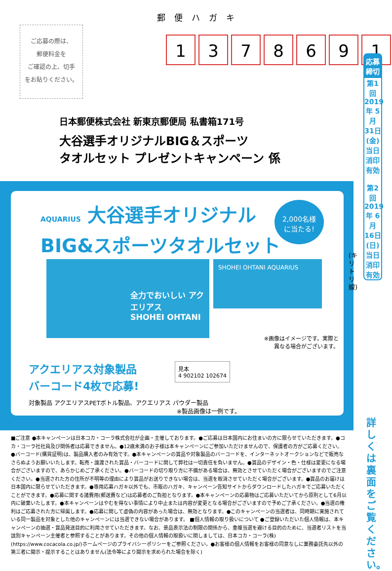郵便ハガキ
ご応募の際は、
郵便料金を
ご確認の上、切手
をお貼りください。
1378691
日本郵便株式会社 新東京郵便局 私書箱171号
大谷選手オリジナルBIG＆スポーツ
タオルセット プレゼントキャンペーン 係
AQUARIUS 大谷選手オリジナル
BIG&スポーツタオルセット
2,000名様
に当たる!
全力でおいしい アクエリアス
SHOHEI OHTANI
SHOHEI OHTANI AQUARIUS
※画像はイメージです。実際と
異なる場合がございます。
アクエリアス対象製品
バーコード4枚で応募!
見本
4 902102 102674
対象製品 アクエリアスPETボトル製品、アクエリアス パウダー製品
※製品画像は一例です。
■ご注意 ●本キャンペーンは日本コカ・コーラ株式会社が企画・主催しております。●ご応募は日本国内にお住まいの方に限らせていただきます。●コカ・コーラ社社員及び関係者は応募できません。●12歳未満のお子様は本キャンペーンにご参加いただけませんので、保護者の方がご応募ください。●バーコード(購買証明)は、製品購入者のみ有効です。●本キャンペーンの賞品や対象製品のバーコードを、インターネットオークションなどで販売なさらぬようお願いいたします。転売・譲渡された賞品・バーコードに関して弊社は一切責任を負いません。●賞品のデザイン・色・仕様は変更になる場合がございますので、あらかじめご了承ください。●バーコードの切り取り方に不備がある場合は、無効とさせていただく場合がございますのでご注意ください。●当選された方の住所が不明等の理由により賞品がお送りできない場合は、当選を取消させていただく場合がございます。●賞品のお届けは日本国内に限らせていただきます。●専用応募ハガキ以外でも、市販のハガキ、キャンペーン告知サイトからダウンロードしたハガキでご応募いただくことができます。●応募に関する諸費用(郵送費など)は応募者のご負担となります。●本キャンペーンの応募物はご応募いただいてから原則として6月以内に破棄いたします。●本キャンペーンはやむを得ない事情により中止または内容が変更となる場合がございますので予めご了承ください。●当選の権利はご応募された方に帰属します。●応募に関して虚偽の内容があった場合は、無効となります。●このキャンペーンの当選者は、同時期に実施されている同一製品を対象とした他のキャンペーンには当選できない場合があります。 ■個人情報の取り扱いについて ●ご登録いただいた個人情報は、本キャンペーンの抽選・賞品発送目的に利用させていただきます。なお、景品表示法の制限の関係から、重複当選を避ける目的のために、当選者リストを当該別キャンペーン主催者と参照することがあります。その他の個人情報の取扱いに関しましては、日本コカ・コーラ(株)(https://www.cocacola.co.jp/)ホームページのプライバシーポリシーをご参照ください。●お客様の個人情報をお客様の同意なしに業務委託先以外の第三者に開示・提示することはありません(法令等により開示を求められた場合を除く)
(キリトリ線)
応募締切
第1回 2019年 5月 31日 (金) 当日消印有効
第2回 2019年 6月 16日 (日) 当日消印有効
詳しくは裏面をご覧ください。